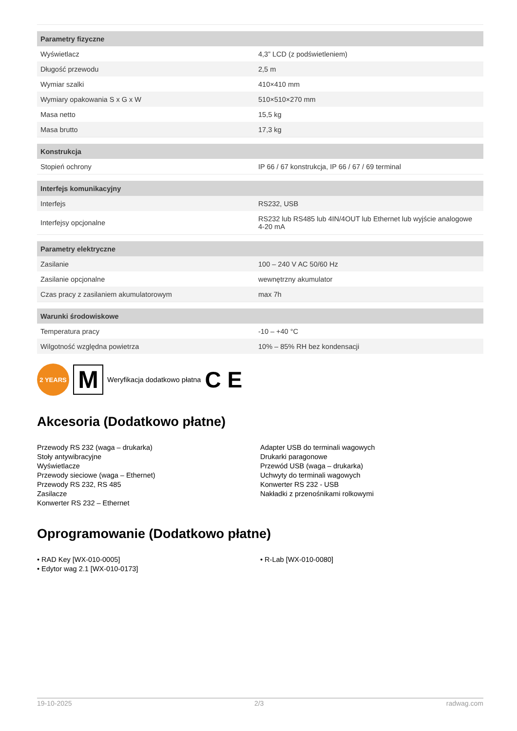| Parametry fizyczne | |
| --- | --- |
| Wyświetlacz | 4,3” LCD (z podświetleniem) |
| Długość przewodu | 2,5 m |
| Wymiar szalki | 410×410 mm |
| Wymiary opakowania S x G x W | 510×510×270 mm |
| Masa netto | 15,5 kg |
| Masa brutto | 17,3 kg |
| Konstrukcja | |
| Stopień ochrony | IP 66 / 67 konstrukcja, IP 66 / 67 / 69 terminal |
| Interfejs komunikacyjny | |
| Interfejs | RS232, USB |
| Interfejsy opcjonalne | RS232 lub RS485 lub 4IN/4OUT lub Ethernet lub wyjście analogowe 4-20 mA |
| Parametry elektryczne | |
| Zasilanie | 100 – 240 V AC 50/60 Hz |
| Zasilanie opcjonalne | wewnętrzny akumulator |
| Czas pracy z zasilaniem akumulatorowym | max 7h |
| Warunki środowiskowe | |
| Temperatura pracy | -10 – +40 °C |
| Wilgotność względna powietrza | 10% – 85% RH bez kondensacji |
2 YEARS
M
Weryfikacja dodatkowo płatna C E
Akcesoria (Dodatkowo płatne)
Przewody RS 232 (waga – drukarka)
Stoły antywibracyjne
Wyświetlacze
Przewody sieciowe (waga – Ethernet)
Przewody RS 232, RS 485
Zasilacze
Konwerter RS 232 – Ethernet
Adapter USB do terminali wagowych
Drukarki paragonowe
Przewód USB (waga – drukarka)
Uchwyty do terminali wagowych
Konwerter RS 232 - USB
Nakładki z przenośnikami rolkowymi
Oprogramowanie (Dodatkowo płatne)
• RAD Key [WX-010-0005]
• Edytor wag 2.1 [WX-010-0173]
• R-Lab [WX-010-0080]
19-10-2025 2/3 radwag.com